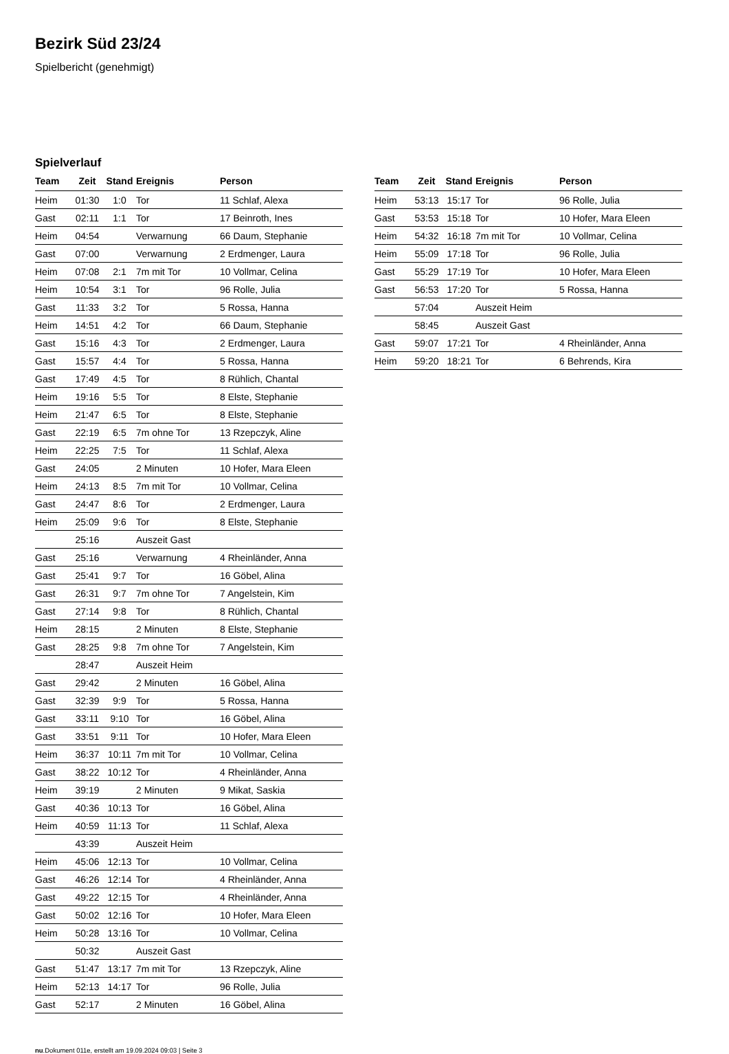Bezirk Süd 23/24
Spielbericht (genehmigt)
Spielverlauf
| Team | Zeit | Stand | Ereignis | Person |
| --- | --- | --- | --- | --- |
| Heim | 01:30 | 1:0 | Tor | 11 Schlaf, Alexa |
| Gast | 02:11 | 1:1 | Tor | 17 Beinroth, Ines |
| Heim | 04:54 | | Verwarnung | 66 Daum, Stephanie |
| Gast | 07:00 | | Verwarnung | 2 Erdmenger, Laura |
| Heim | 07:08 | 2:1 | 7m mit Tor | 10 Vollmar, Celina |
| Heim | 10:54 | 3:1 | Tor | 96 Rolle, Julia |
| Gast | 11:33 | 3:2 | Tor | 5 Rossa, Hanna |
| Heim | 14:51 | 4:2 | Tor | 66 Daum, Stephanie |
| Gast | 15:16 | 4:3 | Tor | 2 Erdmenger, Laura |
| Gast | 15:57 | 4:4 | Tor | 5 Rossa, Hanna |
| Gast | 17:49 | 4:5 | Tor | 8 Rühlich, Chantal |
| Heim | 19:16 | 5:5 | Tor | 8 Elste, Stephanie |
| Heim | 21:47 | 6:5 | Tor | 8 Elste, Stephanie |
| Gast | 22:19 | 6:5 | 7m ohne Tor | 13 Rzepczyk, Aline |
| Heim | 22:25 | 7:5 | Tor | 11 Schlaf, Alexa |
| Gast | 24:05 | | 2 Minuten | 10 Hofer, Mara Eleen |
| Heim | 24:13 | 8:5 | 7m mit Tor | 10 Vollmar, Celina |
| Gast | 24:47 | 8:6 | Tor | 2 Erdmenger, Laura |
| Heim | 25:09 | 9:6 | Tor | 8 Elste, Stephanie |
| | 25:16 | | Auszeit Gast | |
| Gast | 25:16 | | Verwarnung | 4 Rheinländer, Anna |
| Gast | 25:41 | 9:7 | Tor | 16 Göbel, Alina |
| Gast | 26:31 | 9:7 | 7m ohne Tor | 7 Angelstein, Kim |
| Gast | 27:14 | 9:8 | Tor | 8 Rühlich, Chantal |
| Heim | 28:15 | | 2 Minuten | 8 Elste, Stephanie |
| Gast | 28:25 | 9:8 | 7m ohne Tor | 7 Angelstein, Kim |
| | 28:47 | | Auszeit Heim | |
| Gast | 29:42 | | 2 Minuten | 16 Göbel, Alina |
| Gast | 32:39 | 9:9 | Tor | 5 Rossa, Hanna |
| Gast | 33:11 | 9:10 | Tor | 16 Göbel, Alina |
| Gast | 33:51 | 9:11 | Tor | 10 Hofer, Mara Eleen |
| Heim | 36:37 | 10:11 | 7m mit Tor | 10 Vollmar, Celina |
| Gast | 38:22 | 10:12 | Tor | 4 Rheinländer, Anna |
| Heim | 39:19 | | 2 Minuten | 9 Mikat, Saskia |
| Gast | 40:36 | 10:13 | Tor | 16 Göbel, Alina |
| Heim | 40:59 | 11:13 | Tor | 11 Schlaf, Alexa |
| | 43:39 | | Auszeit Heim | |
| Heim | 45:06 | 12:13 | Tor | 10 Vollmar, Celina |
| Gast | 46:26 | 12:14 | Tor | 4 Rheinländer, Anna |
| Gast | 49:22 | 12:15 | Tor | 4 Rheinländer, Anna |
| Gast | 50:02 | 12:16 | Tor | 10 Hofer, Mara Eleen |
| Heim | 50:28 | 13:16 | Tor | 10 Vollmar, Celina |
| | 50:32 | | Auszeit Gast | |
| Gast | 51:47 | 13:17 | 7m mit Tor | 13 Rzepczyk, Aline |
| Heim | 52:13 | 14:17 | Tor | 96 Rolle, Julia |
| Gast | 52:17 | | 2 Minuten | 16 Göbel, Alina |
| Team | Zeit | Stand | Ereignis | Person |
| --- | --- | --- | --- | --- |
| Heim | 53:13 | 15:17 | Tor | 96 Rolle, Julia |
| Gast | 53:53 | 15:18 | Tor | 10 Hofer, Mara Eleen |
| Heim | 54:32 | 16:18 | 7m mit Tor | 10 Vollmar, Celina |
| Heim | 55:09 | 17:18 | Tor | 96 Rolle, Julia |
| Gast | 55:29 | 17:19 | Tor | 10 Hofer, Mara Eleen |
| Gast | 56:53 | 17:20 | Tor | 5 Rossa, Hanna |
| | 57:04 | | Auszeit Heim | |
| | 58:45 | | Auszeit Gast | |
| Gast | 59:07 | 17:21 | Tor | 4 Rheinländer, Anna |
| Heim | 59:20 | 18:21 | Tor | 6 Behrends, Kira |
nu.Dokument 011e, erstellt am 19.09.2024 09:03 | Seite 3